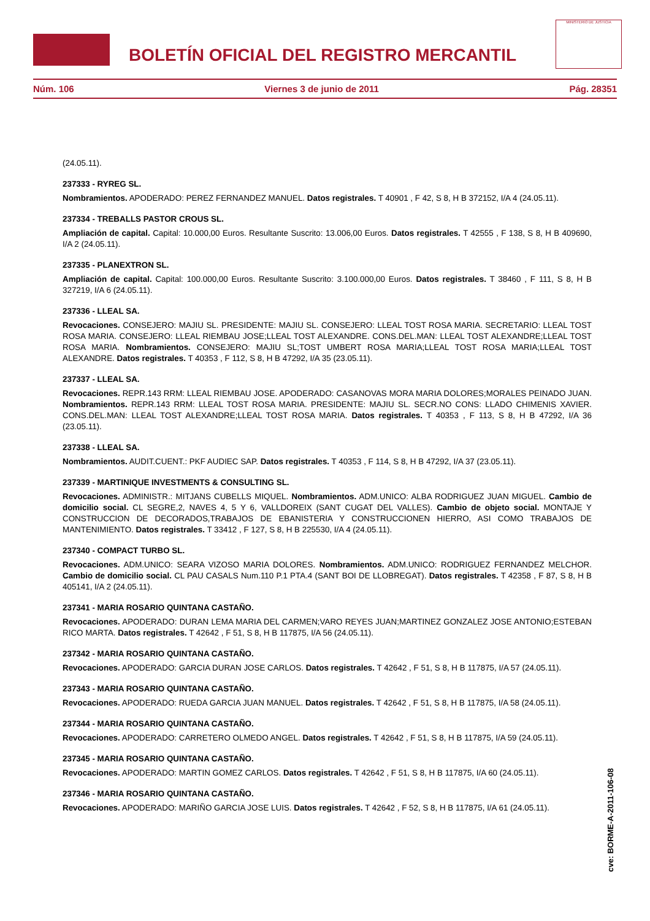BOLETÍN OFICIAL DEL REGISTRO MERCANTIL
MINISTERIO DE JUSTICIA
Núm. 106 Viernes 3 de junio de 2011 Pág. 28351
(24.05.11).
237333 - RYREG SL.
Nombramientos. APODERADO: PEREZ FERNANDEZ MANUEL. Datos registrales. T 40901 , F 42, S 8, H B 372152, I/A 4 (24.05.11).
237334 - TREBALLS PASTOR CROUS SL.
Ampliación de capital. Capital: 10.000,00 Euros. Resultante Suscrito: 13.006,00 Euros. Datos registrales. T 42555 , F 138, S 8, H B 409690, I/A 2 (24.05.11).
237335 - PLANEXTRON SL.
Ampliación de capital. Capital: 100.000,00 Euros. Resultante Suscrito: 3.100.000,00 Euros. Datos registrales. T 38460 , F 111, S 8, H B 327219, I/A 6 (24.05.11).
237336 - LLEAL SA.
Revocaciones. CONSEJERO: MAJIU SL. PRESIDENTE: MAJIU SL. CONSEJERO: LLEAL TOST ROSA MARIA. SECRETARIO: LLEAL TOST ROSA MARIA. CONSEJERO: LLEAL RIEMBAU JOSE;LLEAL TOST ALEXANDRE. CONS.DEL.MAN: LLEAL TOST ALEXANDRE;LLEAL TOST ROSA MARIA. Nombramientos. CONSEJERO: MAJIU SL;TOST UMBERT ROSA MARIA;LLEAL TOST ROSA MARIA;LLEAL TOST ALEXANDRE. Datos registrales. T 40353 , F 112, S 8, H B 47292, I/A 35 (23.05.11).
237337 - LLEAL SA.
Revocaciones. REPR.143 RRM: LLEAL RIEMBAU JOSE. APODERADO: CASANOVAS MORA MARIA DOLORES;MORALES PEINADO JUAN. Nombramientos. REPR.143 RRM: LLEAL TOST ROSA MARIA. PRESIDENTE: MAJIU SL. SECR.NO CONS: LLADO CHIMENIS XAVIER. CONS.DEL.MAN: LLEAL TOST ALEXANDRE;LLEAL TOST ROSA MARIA. Datos registrales. T 40353 , F 113, S 8, H B 47292, I/A 36 (23.05.11).
237338 - LLEAL SA.
Nombramientos. AUDIT.CUENT.: PKF AUDIEC SAP. Datos registrales. T 40353 , F 114, S 8, H B 47292, I/A 37 (23.05.11).
237339 - MARTINIQUE INVESTMENTS & CONSULTING SL.
Revocaciones. ADMINISTR.: MITJANS CUBELLS MIQUEL. Nombramientos. ADM.UNICO: ALBA RODRIGUEZ JUAN MIGUEL. Cambio de domicilio social. CL SEGRE,2, NAVES 4, 5 Y 6, VALLDOREIX (SANT CUGAT DEL VALLES). Cambio de objeto social. MONTAJE Y CONSTRUCCION DE DECORADOS,TRABAJOS DE EBANISTERIA Y CONSTRUCCIONEN HIERRO, ASI COMO TRABAJOS DE MANTENIMIENTO. Datos registrales. T 33412 , F 127, S 8, H B 225530, I/A 4 (24.05.11).
237340 - COMPACT TURBO SL.
Revocaciones. ADM.UNICO: SEARA VIZOSO MARIA DOLORES. Nombramientos. ADM.UNICO: RODRIGUEZ FERNANDEZ MELCHOR. Cambio de domicilio social. CL PAU CASALS Num.110 P.1 PTA.4 (SANT BOI DE LLOBREGAT). Datos registrales. T 42358 , F 87, S 8, H B 405141, I/A 2 (24.05.11).
237341 - MARIA ROSARIO QUINTANA CASTAÑO.
Revocaciones. APODERADO: DURAN LEMA MARIA DEL CARMEN;VARO REYES JUAN;MARTINEZ GONZALEZ JOSE ANTONIO;ESTEBAN RICO MARTA. Datos registrales. T 42642 , F 51, S 8, H B 117875, I/A 56 (24.05.11).
237342 - MARIA ROSARIO QUINTANA CASTAÑO.
Revocaciones. APODERADO: GARCIA DURAN JOSE CARLOS. Datos registrales. T 42642 , F 51, S 8, H B 117875, I/A 57 (24.05.11).
237343 - MARIA ROSARIO QUINTANA CASTAÑO.
Revocaciones. APODERADO: RUEDA GARCIA JUAN MANUEL. Datos registrales. T 42642 , F 51, S 8, H B 117875, I/A 58 (24.05.11).
237344 - MARIA ROSARIO QUINTANA CASTAÑO.
Revocaciones. APODERADO: CARRETERO OLMEDO ANGEL. Datos registrales. T 42642 , F 51, S 8, H B 117875, I/A 59 (24.05.11).
237345 - MARIA ROSARIO QUINTANA CASTAÑO.
Revocaciones. APODERADO: MARTIN GOMEZ CARLOS. Datos registrales. T 42642 , F 51, S 8, H B 117875, I/A 60 (24.05.11).
237346 - MARIA ROSARIO QUINTANA CASTAÑO.
Revocaciones. APODERADO: MARIÑO GARCIA JOSE LUIS. Datos registrales. T 42642 , F 52, S 8, H B 117875, I/A 61 (24.05.11).
cve: BORME-A-2011-106-08